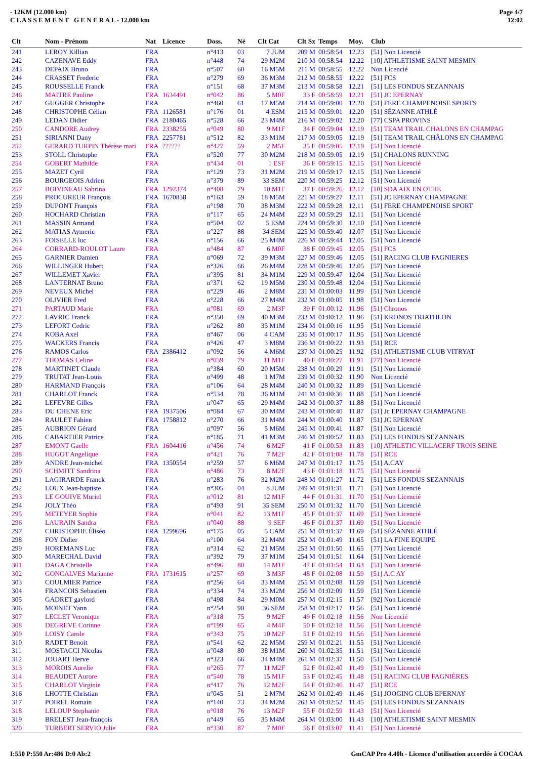- 12KM (12.000 km)
C L A S S E M E N T G E N E R A L - 12.000 km
Page 4/7
12:02
| Clt | Nom - Prénom | Nat | Licence | Doss. | Né | Clt Cat | Clt Sx | Temps | Moy. | Club |
| --- | --- | --- | --- | --- | --- | --- | --- | --- | --- | --- |
| 241 | LEROY Killian | FRA | | n°413 | 03 | 7 JUM | 209 M | 00:58:54 | 12.23 | [51] Non Licencié |
| 242 | CAZENAVE Eddy | FRA | | n°448 | 74 | 29 M2M | 210 M | 00:58:54 | 12.22 | [10] ATHLETISME SAINT MESMIN |
| 243 | DEPAIX Bruno | FRA | | n°507 | 60 | 16 M5M | 211 M | 00:58:55 | 12.22 | Non Licencié |
| 244 | CRASSET Frederic | FRA | | n°279 | 69 | 36 M3M | 212 M | 00:58:55 | 12.22 | [51] FCS |
| 245 | ROUSSELLE Franck | FRA | | n°151 | 68 | 37 M3M | 213 M | 00:58:58 | 12.21 | [51] LES FONDUS SEZANNAIS |
| 246 | MAITRE Pauline | FRA | 1634491 | n°042 | 86 | 5 M0F | 33 F | 00:58:59 | 12.21 | [51] JC EPERNAY |
| 247 | GUGGER Christophe | FRA | | n°460 | 61 | 17 M5M | 214 M | 00:59:00 | 12.20 | [51] FERE CHAMPENOISE SPORTS |
| 248 | CHRISTOPHE Célian | FRA | 1126581 | n°176 | 01 | 4 ESM | 215 M | 00:59:01 | 12.20 | [51] SÉZANNE ATHLÉ |
| 249 | LEDAN Didier | FRA | 2180465 | n°528 | 66 | 23 M4M | 216 M | 00:59:02 | 12.20 | [77] CSPA PROVINS |
| 250 | CANDORE Audrey | FRA | 2338255 | n°049 | 80 | 9 M1F | 34 F | 00:59:04 | 12.19 | [51] TEAM TRAIL CHALONS EN CHAMPAG |
| 251 | SIRIANNI Dany | FRA | 2257781 | n°512 | 82 | 33 M1M | 217 M | 00:59:05 | 12.19 | [51] TEAM TRAIL CHÂLONS EN CHAMPAG |
| 252 | GERARD TURPIN Thérèse mari | FRA | ?????? | n°427 | 59 | 2 M5F | 35 F | 00:59:05 | 12.19 | [51] Non Licencié |
| 253 | STOLL Christophe | FRA | | n°520 | 77 | 30 M2M | 218 M | 00:59:05 | 12.19 | [51] CHALONS RUNNING |
| 254 | GOBERT Mathilde | FRA | | n°434 | 01 | 1 ESF | 36 F | 00:59:15 | 12.15 | [51] Non Licencié |
| 255 | MAZET Cyril | FRA | | n°129 | 73 | 31 M2M | 219 M | 00:59:17 | 12.15 | [51] Non Licencié |
| 256 | BOURGEOIS Adrien | FRA | | n°379 | 89 | 33 SEM | 220 M | 00:59:25 | 12.12 | [51] Non Licencié |
| 257 | BOIVINEAU Sabrina | FRA | 1292374 | n°408 | 79 | 10 M1F | 37 F | 00:59:26 | 12.12 | [10] SDA AIX EN OTHE |
| 258 | PROCUREUR François | FRA | 1670838 | n°163 | 59 | 18 M5M | 221 M | 00:59:27 | 12.11 | [51] JC EPERNAY CHAMPAGNE |
| 259 | DUPONT François | FRA | | n°198 | 70 | 38 M3M | 222 M | 00:59:28 | 12.11 | [51] FERE CHAMPENOISE SPORT |
| 260 | HOCHARD Christian | FRA | | n°117 | 65 | 24 M4M | 223 M | 00:59:29 | 12.11 | [51] Non Licencié |
| 261 | MASSIN Armand | FRA | | n°504 | 02 | 5 ESM | 224 M | 00:59:30 | 12.10 | [51] Non Licencié |
| 262 | MATIAS Aymeric | FRA | | n°227 | 88 | 34 SEM | 225 M | 00:59:40 | 12.07 | [51] Non Licencié |
| 263 | FOISELLE luc | FRA | | n°156 | 66 | 25 M4M | 226 M | 00:59:44 | 12.05 | [51] Non Licencié |
| 264 | CORRARD-ROULOT Laure | FRA | | n°484 | 87 | 6 M0F | 38 F | 00:59:45 | 12.05 | [51] FCS |
| 265 | GARNIER Damien | FRA | | n°069 | 72 | 39 M3M | 227 M | 00:59:46 | 12.05 | [51] RACING CLUB FAGNIERES |
| 266 | WILLINGER Hubert | FRA | | n°326 | 66 | 26 M4M | 228 M | 00:59:46 | 12.05 | [57] Non Licencié |
| 267 | WILLEMET Xavier | FRA | | n°395 | 81 | 34 M1M | 229 M | 00:59:47 | 12.04 | [51] Non Licencié |
| 268 | LANTERNAT Bruno | FRA | | n°371 | 62 | 19 M5M | 230 M | 00:59:48 | 12.04 | [51] Non Licencié |
| 269 | NEVEUX Michel | FRA | | n°229 | 46 | 2 M8M | 231 M | 01:00:03 | 11.99 | [51] Non Licencié |
| 270 | OLIVIER Fred | FRA | | n°228 | 66 | 27 M4M | 232 M | 01:00:05 | 11.98 | [51] Non Licencié |
| 271 | PARTAUD Marie | FRA | | n°081 | 69 | 2 M3F | 39 F | 01:00:12 | 11.96 | [51] Chronos |
| 272 | LAVRIC Franck | FRA | | n°350 | 69 | 40 M3M | 233 M | 01:00:12 | 11.96 | [51] KRONOS TRIATHLON |
| 273 | LEFORT Cedric | FRA | | n°262 | 80 | 35 M1M | 234 M | 01:00:16 | 11.95 | [51] Non Licencié |
| 274 | KOBA Axel | FRA | | n°467 | 06 | 4 CAM | 235 M | 01:00:17 | 11.95 | [51] Non Licencié |
| 275 | WACKERS Francis | FRA | | n°426 | 47 | 3 M8M | 236 M | 01:00:22 | 11.93 | [51] RCE |
| 276 | RAMOS Carlos | FRA | 2386412 | n°092 | 56 | 4 M6M | 237 M | 01:00:25 | 11.92 | [51] ATHLETISME CLUB VITRYAT |
| 277 | THOMAS Celine | FRA | | n°039 | 79 | 11 M1F | 40 F | 01:00:27 | 11.91 | [77] Non Licencié |
| 278 | MARTINET Claude | FRA | | n°384 | 60 | 20 M5M | 238 M | 01:00:29 | 11.91 | [51] Non Licencié |
| 279 | TRUTAT Jean-Louis | FRA | | n°499 | 48 | 1 M7M | 239 M | 01:00:32 | 11.90 | Non Licencié |
| 280 | HARMAND François | FRA | | n°106 | 64 | 28 M4M | 240 M | 01:00:32 | 11.89 | [51] Non Licencié |
| 281 | CHARLOT Franck | FRA | | n°534 | 78 | 36 M1M | 241 M | 01:00:36 | 11.88 | [51] Non Licencié |
| 282 | LEFEVRE Gilles | FRA | | n°047 | 65 | 29 M4M | 242 M | 01:00:37 | 11.88 | [51] Non Licencié |
| 283 | DU CHENE Eric | FRA | 1937506 | n°084 | 67 | 30 M4M | 243 M | 01:00:40 | 11.87 | [51] Jc EPERNAY CHAMPAGNE |
| 284 | RAULET Fabien | FRA | 1758812 | n°270 | 66 | 31 M4M | 244 M | 01:00:40 | 11.87 | [51] JC EPERNAY |
| 285 | AUBRION Gérard | FRA | | n°097 | 56 | 5 M6M | 245 M | 01:00:41 | 11.87 | [51] Non Licencié |
| 286 | CABARTIER Patrice | FRA | | n°185 | 71 | 41 M3M | 246 M | 01:00:52 | 11.83 | [51] LES FONDUS SEZANNAIS |
| 287 | EMONT Gaelle | FRA | 1604416 | n°456 | 74 | 6 M2F | 41 F | 01:00:53 | 11.83 | [10] ATHLETIC VILLACERF TROIS SEINE |
| 288 | HUGOT Angelique | FRA | | n°421 | 76 | 7 M2F | 42 F | 01:01:08 | 11.78 | [51] RCE |
| 289 | ANDRE Jean-michel | FRA | 1350554 | n°259 | 57 | 6 M6M | 247 M | 01:01:17 | 11.75 | [51] A.CAY |
| 290 | SCHMITT Sandrina | FRA | | n°486 | 73 | 8 M2F | 43 F | 01:01:18 | 11.75 | [51] Non Licencié |
| 291 | LAGIRARDE Franck | FRA | | n°283 | 76 | 32 M2M | 248 M | 01:01:27 | 11.72 | [51] LES FONDUS SEZANNAIS |
| 292 | LOUX Jean-baptiste | FRA | | n°305 | 04 | 8 JUM | 249 M | 01:01:31 | 11.71 | [51] Non Licencié |
| 293 | LE GOUIVE Muriel | FRA | | n°012 | 81 | 12 M1F | 44 F | 01:01:31 | 11.70 | [51] Non Licencié |
| 294 | JOLY Théo | FRA | | n°493 | 91 | 35 SEM | 250 M | 01:01:32 | 11.70 | [51] Non Licencié |
| 295 | METEYER Sophie | FRA | | n°041 | 82 | 13 M1F | 45 F | 01:01:37 | 11.69 | [51] Non Licencié |
| 296 | LAURAIN Sandra | FRA | | n°040 | 88 | 9 SEF | 46 F | 01:01:37 | 11.69 | [51] Non Licencié |
| 297 | CHRISTOPHE Éliséo | FRA | 1299696 | n°175 | 05 | 5 CAM | 251 M | 01:01:37 | 11.69 | [51] SÉZANNE ATHLÉ |
| 298 | FOY Didier | FRA | | n°100 | 64 | 32 M4M | 252 M | 01:01:49 | 11.65 | [51] LA FINE EQUIPE |
| 299 | HOREMANS Luc | FRA | | n°314 | 62 | 21 M5M | 253 M | 01:01:50 | 11.65 | [77] Non Licencié |
| 300 | MARECHAL David | FRA | | n°392 | 79 | 37 M1M | 254 M | 01:01:51 | 11.64 | [51] Non Licencié |
| 301 | DAGA Christelle | FRA | | n°496 | 80 | 14 M1F | 47 F | 01:01:54 | 11.63 | [51] Non Licencié |
| 302 | GONCALVES Marianne | FRA | 1731615 | n°257 | 69 | 3 M3F | 48 F | 01:02:08 | 11.59 | [51] A.C AY |
| 303 | COULMIER Patrice | FRA | | n°256 | 64 | 33 M4M | 255 M | 01:02:08 | 11.59 | [51] Non Licencié |
| 304 | FRANCOIS Sebastien | FRA | | n°334 | 74 | 33 M2M | 256 M | 01:02:09 | 11.59 | [51] Non Licencié |
| 305 | GADRET gaylord | FRA | | n°498 | 84 | 29 M0M | 257 M | 01:02:15 | 11.57 | [92] Non Licencié |
| 306 | MOINET Yann | FRA | | n°254 | 90 | 36 SEM | 258 M | 01:02:17 | 11.56 | [51] Non Licencié |
| 307 | LECLET Veronique | FRA | | n°318 | 75 | 9 M2F | 49 F | 01:02:18 | 11.56 | Non Licencié |
| 308 | DEGREVE Corinne | FRA | | n°199 | 65 | 4 M4F | 50 F | 01:02:18 | 11.56 | [51] Non Licencié |
| 309 | LOISY Carole | FRA | | n°343 | 75 | 10 M2F | 51 F | 01:02:19 | 11.56 | [51] Non Licencié |
| 310 | RADET Benoit | FRA | | n°541 | 62 | 22 M5M | 259 M | 01:02:21 | 11.55 | [51] Non Licencié |
| 311 | MOSTACCI Nicolas | FRA | | n°048 | 80 | 38 M1M | 260 M | 01:02:35 | 11.51 | [51] Non Licencié |
| 312 | JOUART Herve | FRA | | n°323 | 66 | 34 M4M | 261 M | 01:02:37 | 11.50 | [51] Non Licencié |
| 313 | MOROIS Aurelie | FRA | | n°265 | 77 | 11 M2F | 52 F | 01:02:40 | 11.49 | [51] Non Licencié |
| 314 | BEAUDET Aurore | FRA | | n°540 | 78 | 15 M1F | 53 F | 01:02:45 | 11.48 | [51] RACING CLUB FAGNIÈRES |
| 315 | CHARLOT Virginie | FRA | | n°417 | 76 | 12 M2F | 54 F | 01:02:46 | 11.47 | [51] RCE |
| 316 | LHOTTE Christian | FRA | | n°045 | 51 | 2 M7M | 262 M | 01:02:49 | 11.46 | [51] JOOGING CLUB EPERNAY |
| 317 | POIREL Romain | FRA | | n°140 | 73 | 34 M2M | 263 M | 01:02:52 | 11.45 | [51] LES FONDUS SEZANNAIS |
| 318 | LELOUP Stephanie | FRA | | n°018 | 76 | 13 M2F | 55 F | 01:02:59 | 11.43 | [51] Non Licencié |
| 319 | BRELEST Jean-françois | FRA | | n°449 | 65 | 35 M4M | 264 M | 01:03:00 | 11.43 | [10] ATHLETISME SAINT MESMIN |
| 320 | TURBERT SERVIO Julie | FRA | | n°330 | 87 | 7 M0F | 56 F | 01:03:07 | 11.41 | [51] Non Licencié |
I:550 P:550 Ar:486 D:0 Ab:2 GmCAP Pro 4.40h - Licence d'utilisation accordée à COCAA